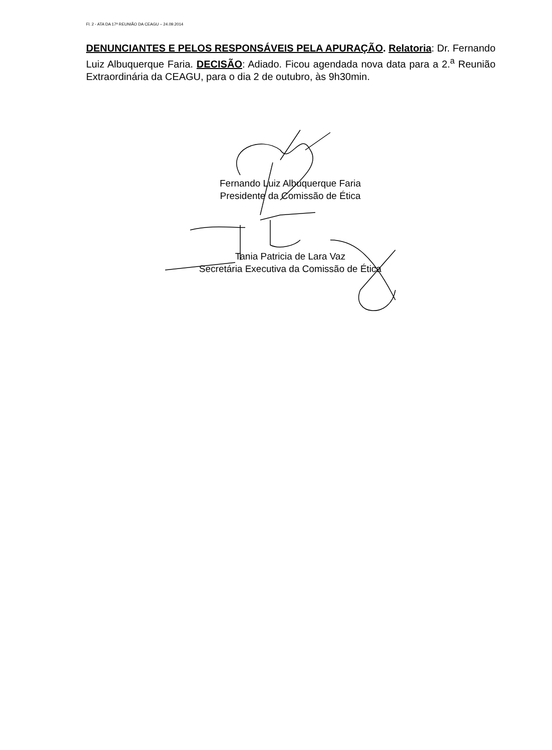Fl. 2 - ATA DA 17ª REUNIÃO DA CEAGU – 24.09.2014
DENUNCIANTES E PELOS RESPONSÁVEIS PELA APURAÇÃO. Relatoria: Dr. Fernando Luiz Albuquerque Faria. DECISÃO: Adiado. Ficou agendada nova data para a 2.<sup>a</sup> Reunião Extraordinária da CEAGU, para o dia 2 de outubro, às 9h30min.
Fernando Luiz Albuquerque Faria
Presidente da Comissão de Ética
Tania Patricia de Lara Vaz
Secretária Executiva da Comissão de Ética